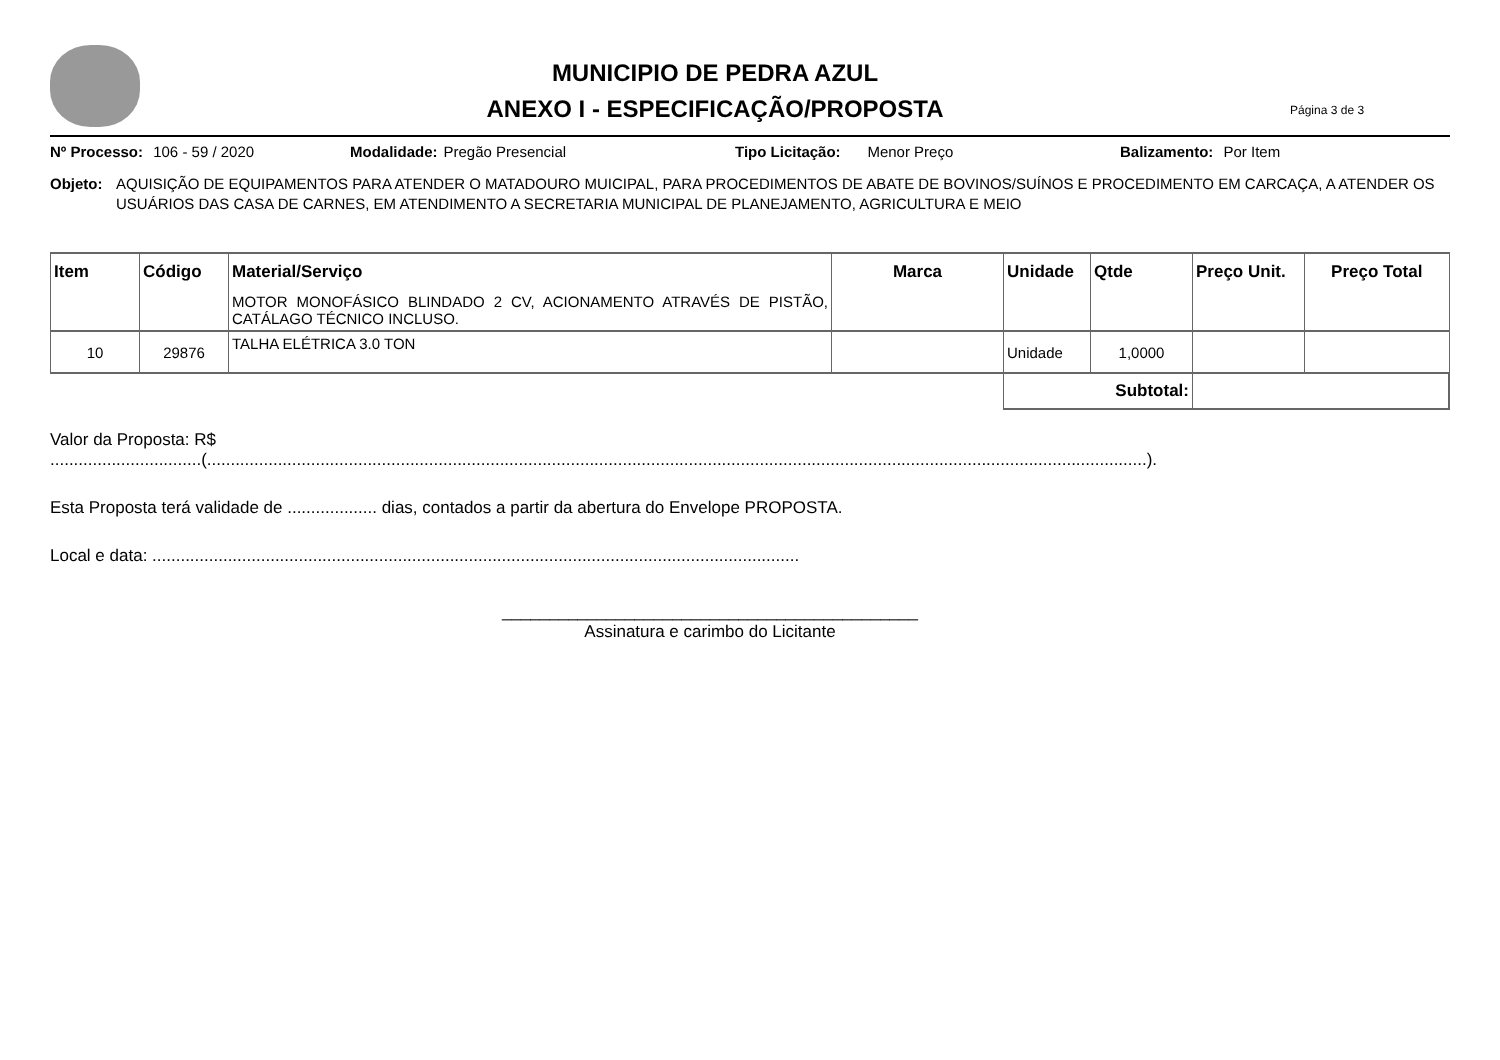MUNICIPIO DE PEDRA AZUL
ANEXO I - ESPECIFICAÇÃO/PROPOSTA
Página 3 de 3
Nº Processo: 106 - 59 / 2020 Modalidade: Pregão Presencial Tipo Licitação: Menor Preço Balizamento: Por Item
Objeto: AQUISIÇÃO DE EQUIPAMENTOS PARA ATENDER O MATADOURO MUICIPAL, PARA PROCEDIMENTOS DE ABATE DE BOVINOS/SUÍNOS E PROCEDIMENTO EM CARCAÇA, A ATENDER OS USUÁRIOS DAS CASA DE CARNES, EM ATENDIMENTO A SECRETARIA MUNICIPAL DE PLANEJAMENTO, AGRICULTURA E MEIO
| Item | Código | Material/Serviço | Marca | Unidade | Qtde | Preço Unit. | Preço Total |
| --- | --- | --- | --- | --- | --- | --- | --- |
| | | MOTOR MONOFÁSICO BLINDADO 2 CV, ACIONAMENTO ATRAVÉS DE PISTÃO, CATÁLAGO TÉCNICO INCLUSO. | | | | | |
| 10 | 29876 | TALHA ELÉTRICA 3.0 TON | | Unidade | 1,0000 | | |
| | | | | Subtotal: | | | |
Valor da Proposta: R$
................................(.......................................................................................................................................................................................................).
Esta Proposta terá validade de ................... dias, contados a partir da abertura do Envelope PROPOSTA.
Local e data: .........................................................................................................................................
____________________________________________
Assinatura e carimbo do Licitante